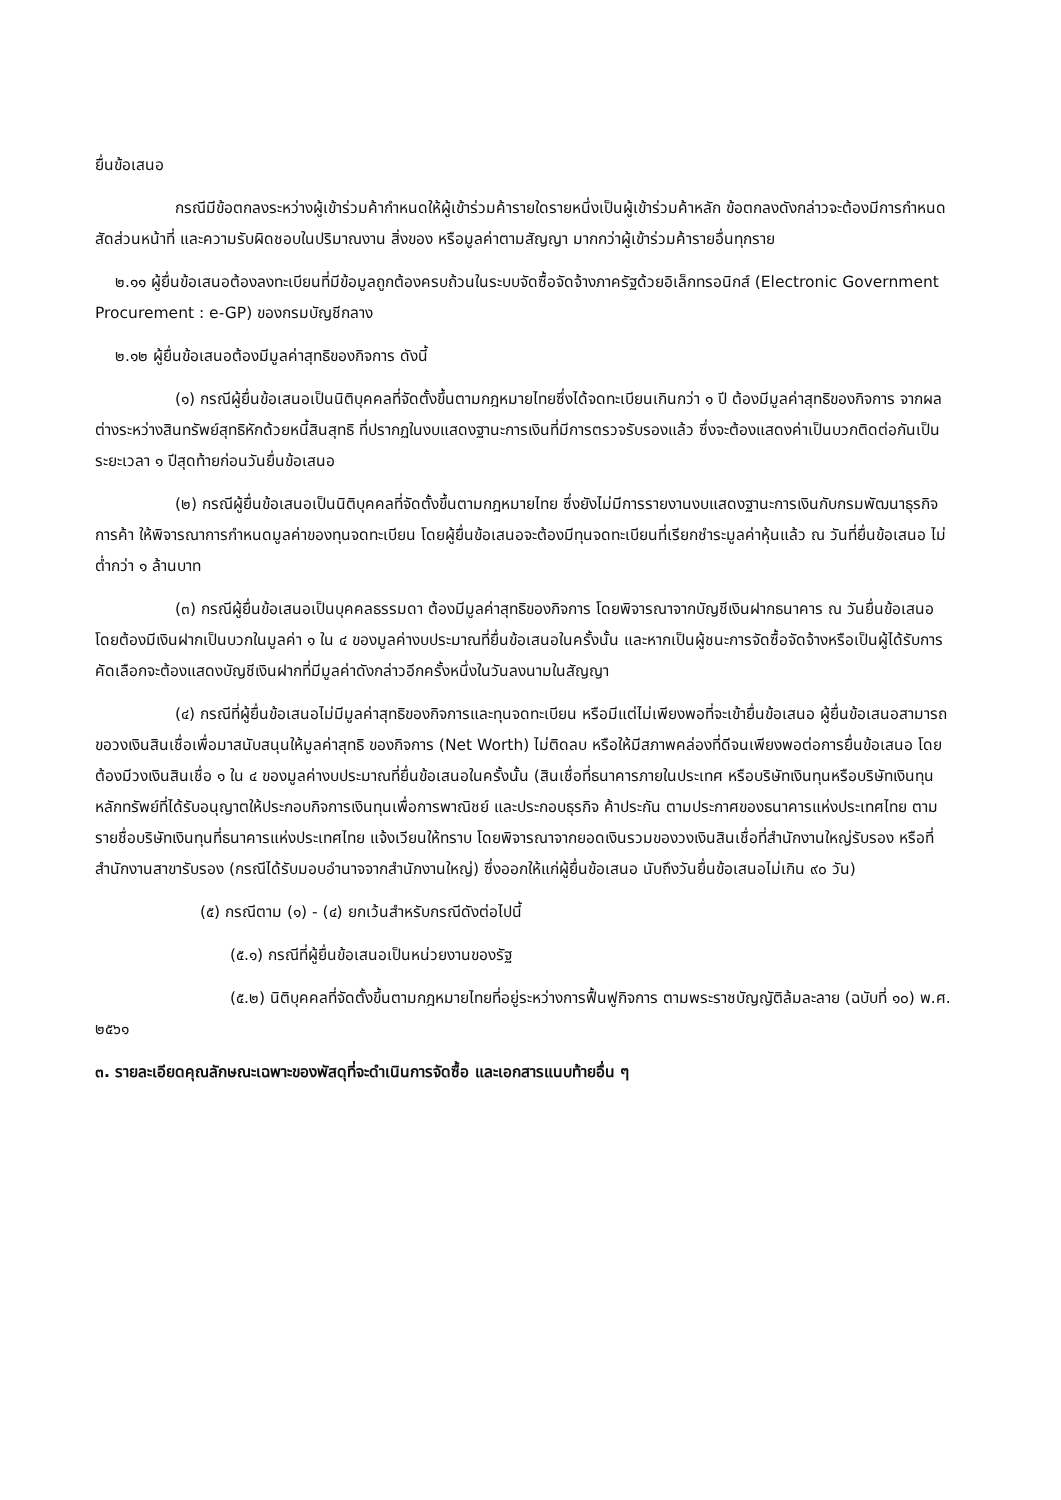ยื่นข้อเสนอ
กรณีมีข้อตกลงระหว่างผู้เข้าร่วมค้ากำหนดให้ผู้เข้าร่วมค้ารายใดรายหนึ่งเป็นผู้เข้าร่วมค้าหลัก ข้อตกลงดังกล่าวจะต้องมีการกำหนดสัดส่วนหน้าที่ และความรับผิดชอบในปริมาณงาน สิ่งของ หรือมูลค่าตามสัญญา มากกว่าผู้เข้าร่วมค้ารายอื่นทุกราย
๒.๑๑ ผู้ยื่นข้อเสนอต้องลงทะเบียนที่มีข้อมูลถูกต้องครบถ้วนในระบบจัดซื้อจัดจ้างภาครัฐด้วยอิเล็กทรอนิกส์ (Electronic Government Procurement : e-GP) ของกรมบัญชีกลาง
๒.๑๒ ผู้ยื่นข้อเสนอต้องมีมูลค่าสุทธิของกิจการ ดังนี้
(๑) กรณีผู้ยื่นข้อเสนอเป็นนิติบุคคลที่จัดตั้งขึ้นตามกฎหมายไทยซึ่งได้จดทะเบียนเกินกว่า ๑ ปี ต้องมีมูลค่าสุทธิของกิจการ จากผลต่างระหว่างสินทรัพย์สุทธิหักด้วยหนี้สินสุทธิ ที่ปรากฏในงบแสดงฐานะการเงินที่มีการตรวจรับรองแล้ว ซึ่งจะต้องแสดงค่าเป็นบวกติดต่อกันเป็นระยะเวลา ๑ ปีสุดท้ายก่อนวันยื่นข้อเสนอ
(๒) กรณีผู้ยื่นข้อเสนอเป็นนิติบุคคลที่จัดตั้งขึ้นตามกฎหมายไทย ซึ่งยังไม่มีการรายงานงบแสดงฐานะการเงินกับกรมพัฒนาธุรกิจการค้า ให้พิจารณาการกำหนดมูลค่าของทุนจดทะเบียน โดยผู้ยื่นข้อเสนอจะต้องมีทุนจดทะเบียนที่เรียกชำระมูลค่าหุ้นแล้ว ณ วันที่ยื่นข้อเสนอ ไม่ต่ำกว่า ๑ ล้านบาท
(๓) กรณีผู้ยื่นข้อเสนอเป็นบุคคลธรรมดา ต้องมีมูลค่าสุทธิของกิจการ โดยพิจารณาจากบัญชีเงินฝากธนาคาร ณ วันยื่นข้อเสนอ โดยต้องมีเงินฝากเป็นบวกในมูลค่า ๑ ใน ๔ ของมูลค่างบประมาณที่ยื่นข้อเสนอในครั้งนั้น และหากเป็นผู้ชนะการจัดซื้อจัดจ้างหรือเป็นผู้ได้รับการคัดเลือกจะต้องแสดงบัญชีเงินฝากที่มีมูลค่าดังกล่าวอีกครั้งหนึ่งในวันลงนามในสัญญา
(๔) กรณีที่ผู้ยื่นข้อเสนอไม่มีมูลค่าสุทธิของกิจการและทุนจดทะเบียน หรือมีแต่ไม่เพียงพอที่จะเข้ายื่นข้อเสนอ ผู้ยื่นข้อเสนอสามารถขอวงเงินสินเชื่อเพื่อมาสนับสนุนให้มูลค่าสุทธิ ของกิจการ (Net Worth) ไม่ติดลบ หรือให้มีสภาพคล่องที่ดีจนเพียงพอต่อการยื่นข้อเสนอ โดยต้องมีวงเงินสินเชื่อ ๑ ใน ๔ ของมูลค่างบประมาณที่ยื่นข้อเสนอในครั้งนั้น (สินเชื่อที่ธนาคารภายในประเทศ หรือบริษัทเงินทุนหรือบริษัทเงินทุนหลักทรัพย์ที่ได้รับอนุญาตให้ประกอบกิจการเงินทุนเพื่อการพาณิชย์ และประกอบธุรกิจ ค้าประกัน ตามประกาศของธนาคารแห่งประเทศไทย ตามรายชื่อบริษัทเงินทุนที่ธนาคารแห่งประเทศไทย แจ้งเวียนให้ทราบ โดยพิจารณาจากยอดเงินรวมของวงเงินสินเชื่อที่สำนักงานใหญ่รับรอง หรือที่สำนักงานสาขารับรอง (กรณีได้รับมอบอำนาจจากสำนักงานใหญ่) ซึ่งออกให้แก่ผู้ยื่นข้อเสนอ นับถึงวันยื่นข้อเสนอไม่เกิน ๙๐ วัน)
(๕) กรณีตาม (๑) - (๔) ยกเว้นสำหรับกรณีดังต่อไปนี้
(๕.๑) กรณีที่ผู้ยื่นข้อเสนอเป็นหน่วยงานของรัฐ
(๕.๒) นิติบุคคลที่จัดตั้งขึ้นตามกฎหมายไทยที่อยู่ระหว่างการฟื้นฟูกิจการ ตามพระราชบัญญัติล้มละลาย (ฉบับที่ ๑๐) พ.ศ. ๒๕๖๑
๓. รายละเอียดคุณลักษณะเฉพาะของพัสดุที่จะดำเนินการจัดซื้อ และเอกสารแนบท้ายอื่น ๆ